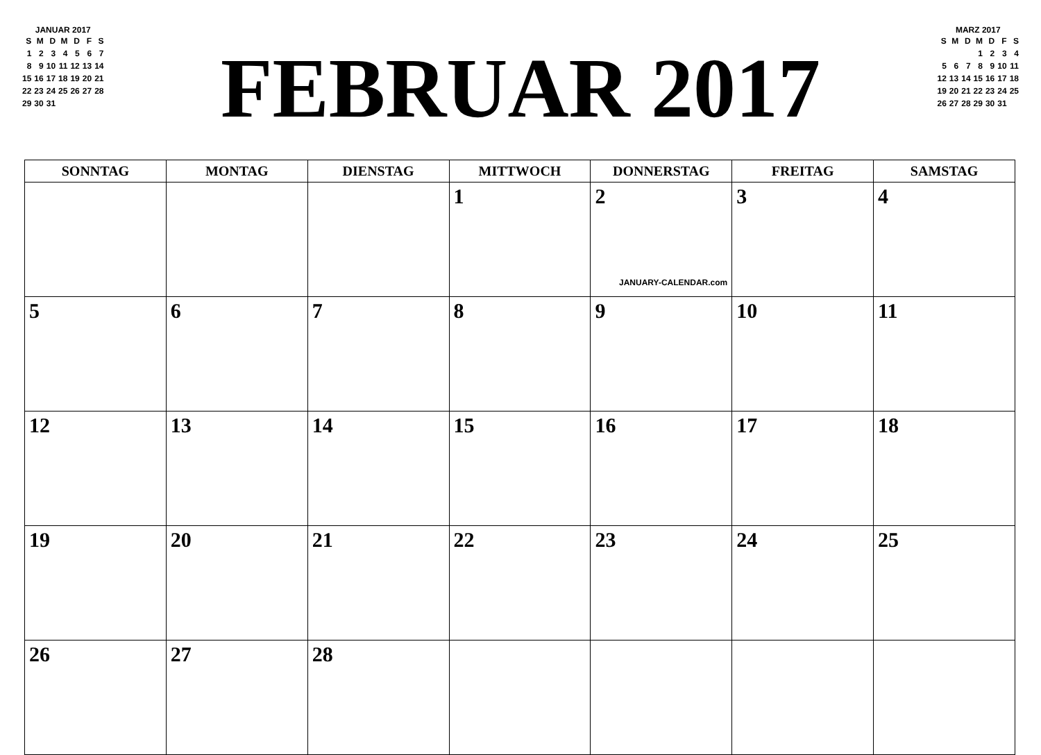JANUAR 2017
| S | M | D | M | D | F | S |
| --- | --- | --- | --- | --- | --- | --- |
| 1 | 2 | 3 | 4 | 5 | 6 | 7 |
| 8 | 9 | 10 | 11 | 12 | 13 | 14 |
| 15 | 16 | 17 | 18 | 19 | 20 | 21 |
| 22 | 23 | 24 | 25 | 26 | 27 | 28 |
| 29 | 30 | 31 | | | | |
FEBRUAR 2017
MARZ 2017
| S | M | D | M | D | F | S |
| --- | --- | --- | --- | --- | --- | --- |
| | | | 1 | 2 | 3 | 4 |
| 5 | 6 | 7 | 8 | 9 | 10 | 11 |
| 12 | 13 | 14 | 15 | 16 | 17 | 18 |
| 19 | 20 | 21 | 22 | 23 | 24 | 25 |
| 26 | 27 | 28 | 29 | 30 | 31 | |
| SONNTAG | MONTAG | DIENSTAG | MITTWOCH | DONNERSTAG | FREITAG | SAMSTAG |
| --- | --- | --- | --- | --- | --- | --- |
| | | | 1 | 2 JANUARY-CALENDAR.com | 3 | 4 |
| 5 | 6 | 7 | 8 | 9 | 10 | 11 |
| 12 | 13 | 14 | 15 | 16 | 17 | 18 |
| 19 | 20 | 21 | 22 | 23 | 24 | 25 |
| 26 | 27 | 28 | | | | |